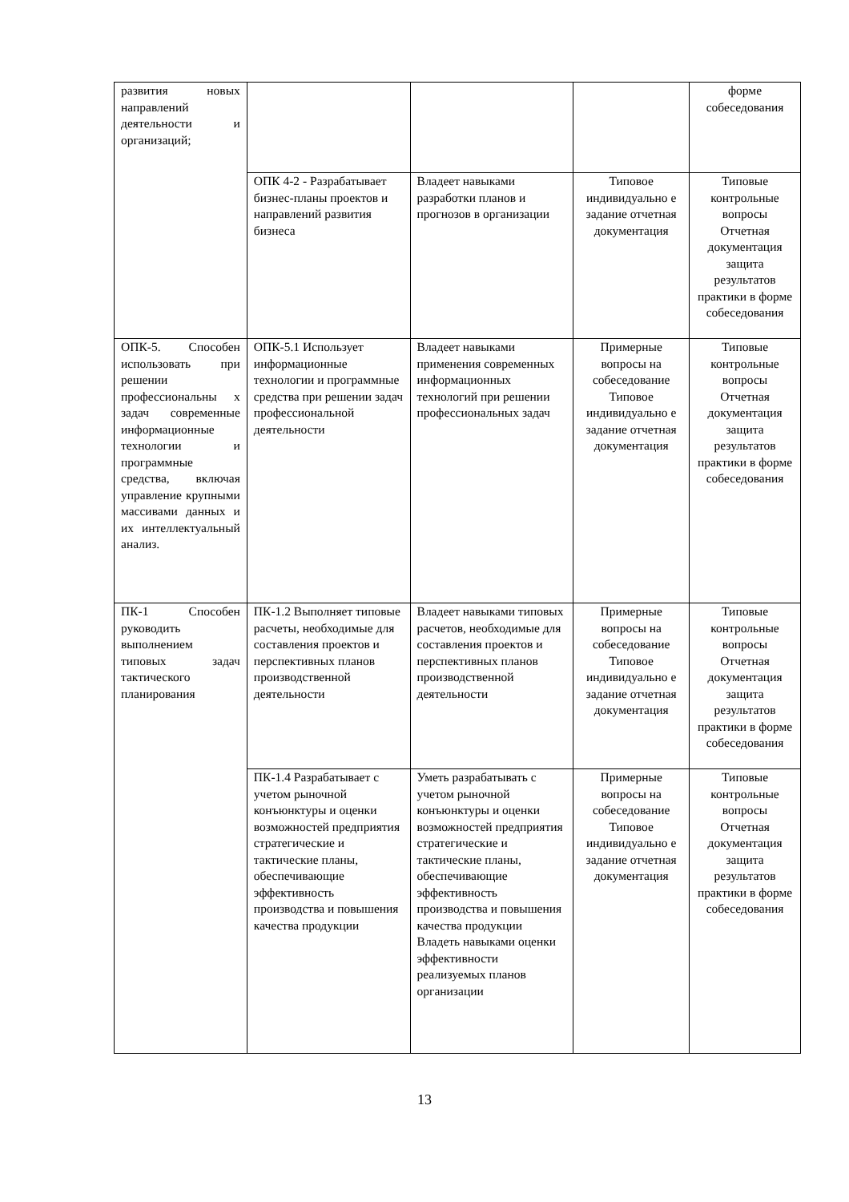| развития новых направлений деятельности и организаций; | | | | форме собеседования |
| | ОПК 4-2 - Разрабатывает бизнес-планы проектов и направлений развития бизнеса | Владеет навыками разработки планов и прогнозов в организации | Типовое индивидуально е задание отчетная документация | Типовые контрольные вопросы Отчетная документация защита результатов практики в форме собеседования |
| ОПК-5. Способен использовать при решении профессиональны х задач современные информационные технологии и программные средства, включая управление крупными массивами данных и их интеллектуальный анализ. | ОПК-5.1 Использует информационные технологии и программные средства при решении задач профессиональной деятельности | Владеет навыками применения современных информационных технологий при решении профессиональных задач | Примерные вопросы на собеседование Типовое индивидуально е задание отчетная документация | Типовые контрольные вопросы Отчетная документация защита результатов практики в форме собеседования |
| ПК-1 Способен руководить выполнением типовых задач тактического планирования | ПК-1.2 Выполняет типовые расчеты, необходимые для составления проектов и перспективных планов производственной деятельности | Владеет навыками типовых расчетов, необходимые для составления проектов и перспективных планов производственной деятельности | Примерные вопросы на собеседование Типовое индивидуально е задание отчетная документация | Типовые контрольные вопросы Отчетная документация защита результатов практики в форме собеседования |
| | ПК-1.4 Разрабатывает с учетом рыночной конъюнктуры и оценки возможностей предприятия стратегические и тактические планы, обеспечивающие эффективность производства и повышения качества продукции | Уметь разрабатывать с учетом рыночной конъюнктуры и оценки возможностей предприятия стратегические и тактические планы, обеспечивающие эффективность производства и повышения качества продукции Владеть навыками оценки эффективности реализуемых планов организации | Примерные вопросы на собеседование Типовое индивидуально е задание отчетная документация | Типовые контрольные вопросы Отчетная документация защита результатов практики в форме собеседования |
13